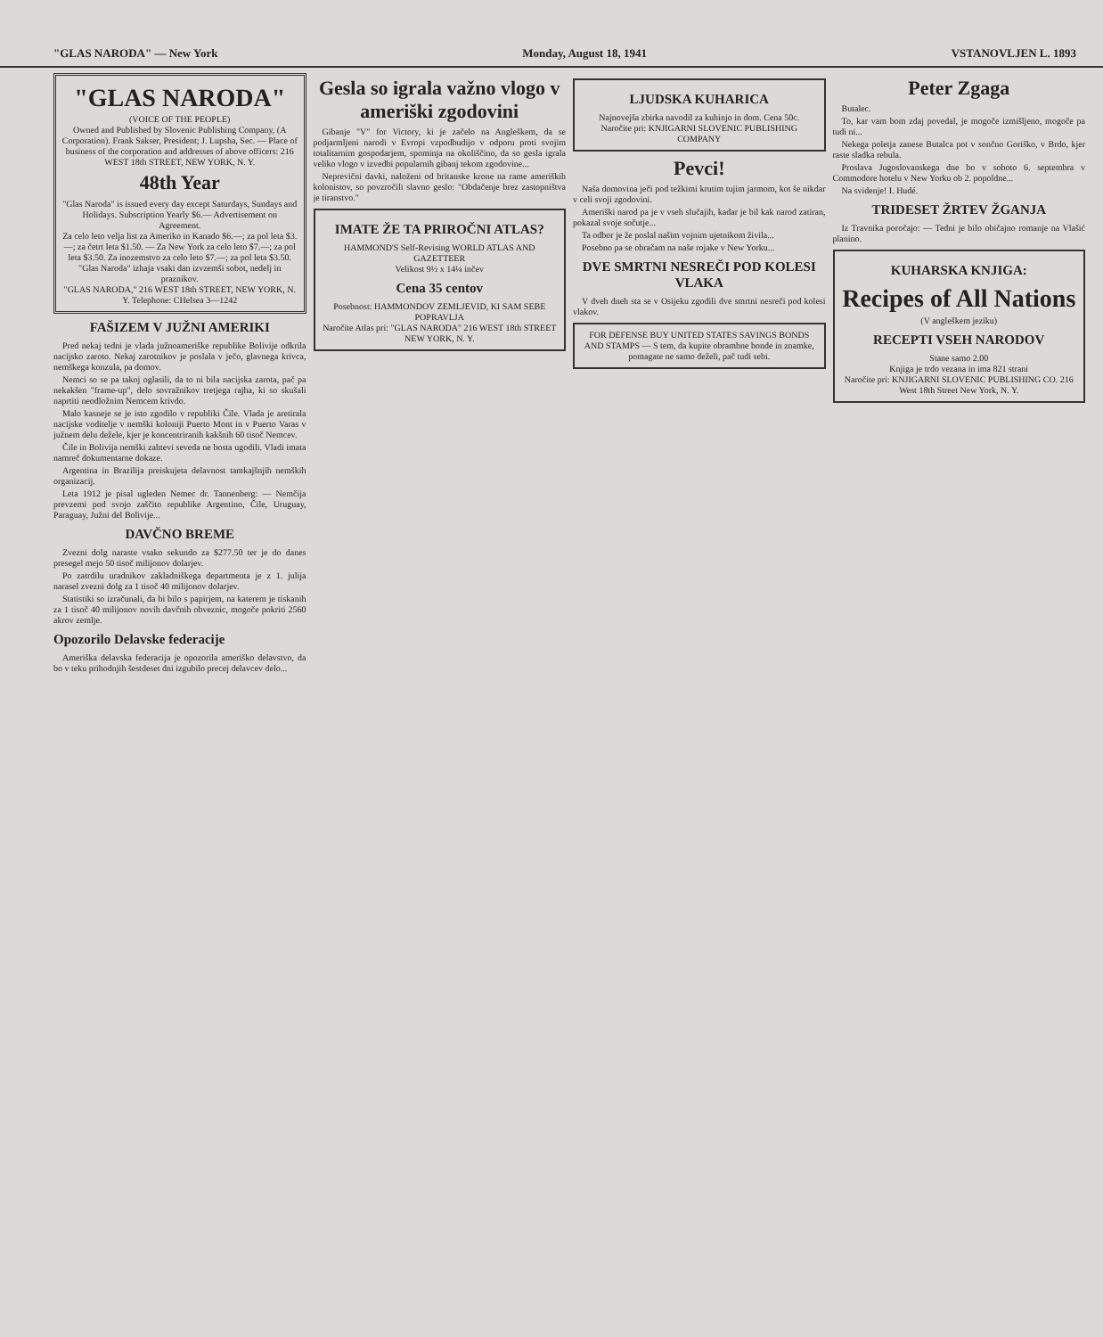"GLAS NARODA" — New York Monday, August 18, 1941 VSTANOVLJEN L. 1893
"GLAS NARODA"
(VOICE OF THE PEOPLE)
Owned and Published by Slovenic Publishing Company, (A Corporation). Frank Sakser, President; J. Lupsha, Sec. — Place of business of the corporation and addresses of above officers: 216 WEST 18th STREET, NEW YORK, N. Y.
48th Year
"Glas Naroda" is issued every day except Saturdays, Sundays and Holidays. Subscription Yearly $6.— Advertisement on Agreement.
Za celo leto velja list za Ameriko in Kanado $6.—; za pol leta $3.—; za četrt leta $1.50. — Za New York za celo leto $7.—; za pol leta $3.50. Za inozemstvo za celo leto $7.—; za pol leta $3.50.
"Glas Naroda" izhaja vsaki dan izvzemši sobot, nedelj in praznikov.
"GLAS NARODA," 216 WEST 18th STREET, NEW YORK, N. Y. Telephone: CHelsea 3—1242
FAŠIZEM V JUŽNI AMERIKI
Pred nekaj tedni je vlada južnoameriške republike Bolivije odkrila nacijsko zaroto. Nekaj zarotnikov je poslala v ječo, glavnega krivca, nemškega konzula, pa domov.
Nemci so se pa takoj oglasili, da to ni bila nacijska zarota, pač pa nekakšen "frame-up", delo sovražnikov tretjega rajha, ki so skušali naprtiti neodložnim Nemcem krivdo.
Malo kasneje se je isto zgodilo v republiki Čile. Vlada je aretirala nacijske voditelje v nemški koloniji Puerto Mont in v Puerto Varas v južnem delu dežele, kjer je koncentriranih kakšnih 60 tisoč Nemcev.
Čile in Bolivija nemški zahtevi seveda ne bosta ugodili. Vladi imata namreč dokumentarne dokaze.
Argentina in Brazilija preiskujeta delavnost tamkajšnjih nemških organizacij.
Leta 1912 je pisal ugleden Nemec dr. Tannenberg: — Nemčija prevzemi pod svojo zaščito republike Argentino, Čile, Uruguay, Paraguay, Južni del Bolivije...
DAVČNO BREME
Zvezni dolg naraste vsako sekundo za $277.50 ter je do danes presegel mejo 50 tisoč milijonov dolarjev.
Po zatrdilu uradnikov zakladniškega departmenta je z 1. julija narasel zvezni dolg za 1 tisoč 40 milijonov dolarjev.
Statistiki so izračunali, da bi bilo s papirjem, na katerem je tiskanih za 1 tisoč 40 milijonov novih davčnih obveznic, mogoče pokriti 2560 akrov zemlje.
Opozorilo Delavske federacije
Ameriška delavska federacija je opozorila ameriško delavstvo, da bo v teku prihodnjih šestdeset dni izgubilo precej delavcev delo...
Gesla so igrala važno vlogo v ameriški zgodovini
Gibanje "V" for Victory, ki je začelo na Angleškem, da se podjarmljeni narodi v Evropi vzpodbudijo v odporu proti svojim totalitarnim gospodarjem, spominja na okoliščino, da so gesla igrala veliko vlogo v izvedbi popularnih gibanj tekom zgodovine...
Neprevični davki, naloženi od britanske krone na rame ameriških kolonistov, so povzročili slavno geslo: "Obdačenje brez zastopništva je tiranstvo."
IMATE ŽE TA PRIROČNI ATLAS?
HAMMOND'S Self-Revising WORLD ATLAS AND GAZETTEER
Velikost 9½ x 14¼ inčev
Cena 35 centov
Posebnost: HAMMONDOV ZEMLJEVID, KI SAM SEBE POPRAVLJA
Naročite Atlas pri: "GLAS NARODA" 216 WEST 18th STREET NEW YORK, N. Y.
LJUDSKA KUHARICA
Najnovejša zbirka navodil za kuhinjo in dom. Cena 50c.
Naročite pri: KNJIGARNI SLOVENIC PUBLISHING COMPANY
Pevci!
Naša domovina ječi pod težkimi krutim tujim jarmom, kot še nikdar v celi svoji zgodovini.
Ameriški narod pa je v vseh slučajih, kadar je bil kak narod zatiran, pokazal svoje sočutje...
Ta odbor je že poslal našim vojnim ujetnikom živila...
Posebno pa se obračam na naše rojake v New Yorku...
DVE SMRTNI NESREČI POD KOLESI VLAKA
V dveh dneh sta se v Osijeku zgodili dve smrtni nesreči pod kolesi vlakov.
FOR DEFENSE BUY UNITED STATES SAVINGS BONDS AND STAMPS — S tem, da kupite obrambne bonde in znamke, pomagate ne samo deželi, pač tudi sebi.
Peter Zgaga
Butalec.
To, kar vam bom zdaj povedal, je mogoče izmišljeno, mogoče pa tudi ni...
Nekega poletja zanese Butalca pot v sončno Goriško, v Brdo, kjer raste sladka rebula.
Proslava Jugoslovanskega dne bo v soboto 6. septembra v Commodore hotelu v New Yorku ob 2. popoldne...
Na svidenje! I. Hudé.
TRIDESET ŽRTEV ŽGANJA
Iz Travnika poročajo: — Tedni je bilo običajno romanje na Vlašić planino.
KUHARSKA KNJIGA:
Recipes of All Nations
(V angleškem jeziku)
RECEPTI VSEH NARODOV
Stane samo 2.00
Knjiga je trdo vezana in ima 821 strani
Naročite pri: KNJIGARNI SLOVENIC PUBLISHING CO. 216 West 18th Street New York, N. Y.